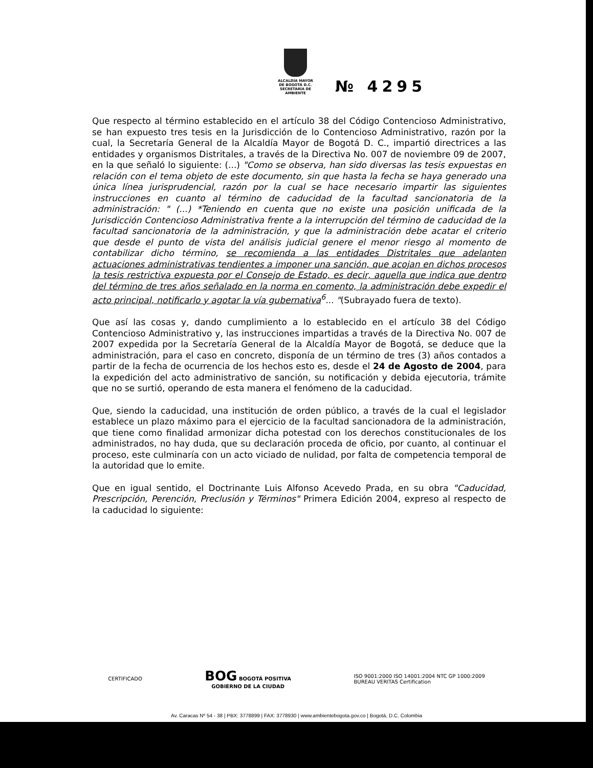ALCALDÍA MAYOR
DE BOGOTÁ D.C.
SECRETARÍA DE AMBIENTE
№ 4295
Que respecto al término establecido en el artículo 38 del Código Contencioso Administrativo, se han expuesto tres tesis en la Jurisdicción de lo Contencioso Administrativo, razón por la cual, la Secretaría General de la Alcaldía Mayor de Bogotá D. C., impartió directrices a las entidades y organismos Distritales, a través de la Directiva No. 007 de noviembre 09 de 2007, en la que señaló lo siguiente: (...) "Como se observa, han sido diversas las tesis expuestas en relación con el tema objeto de este documento, sin que hasta la fecha se haya generado una única línea jurisprudencial, razón por la cual se hace necesario impartir las siguientes instrucciones en cuanto al término de caducidad de la facultad sancionatoria de la administración: " (...) *Teniendo en cuenta que no existe una posición unificada de la Jurisdicción Contencioso Administrativa frente a la interrupción del término de caducidad de la facultad sancionatoria de la administración, y que la administración debe acatar el criterio que desde el punto de vista del análisis judicial genere el menor riesgo al momento de contabilizar dicho término, se recomienda a las entidades Distritales que adelanten actuaciones administrativas tendientes a imponer una sanción, que acojan en dichos procesos la tesis restrictiva expuesta por el Consejo de Estado, es decir, aquella que indica que dentro del término de tres años señalado en la norma en comento, la administración debe expedir el acto principal, notificarlo y agotar la vía gubernativa<sup>6</sup>... "(Subrayado fuera de texto).
Que así las cosas y, dando cumplimiento a lo establecido en el artículo 38 del Código Contencioso Administrativo y, las instrucciones impartidas a través de la Directiva No. 007 de 2007 expedida por la Secretaría General de la Alcaldía Mayor de Bogotá, se deduce que la administración, para el caso en concreto, disponía de un término de tres (3) años contados a partir de la fecha de ocurrencia de los hechos esto es, desde el 24 de Agosto de 2004, para la expedición del acto administrativo de sanción, su notificación y debida ejecutoria, trámite que no se surtió, operando de esta manera el fenómeno de la caducidad.
Que, siendo la caducidad, una institución de orden público, a través de la cual el legislador establece un plazo máximo para el ejercicio de la facultad sancionadora de la administración, que tiene como finalidad armonizar dicha potestad con los derechos constitucionales de los administrados, no hay duda, que su declaración proceda de oficio, por cuanto, al continuar el proceso, este culminaría con un acto viciado de nulidad, por falta de competencia temporal de la autoridad que lo emite.
Que en igual sentido, el Doctrinante Luis Alfonso Acevedo Prada, en su obra "Caducidad, Prescripción, Perención, Preclusión y Términos" Primera Edición 2004, expreso al respecto de la caducidad lo siguiente:
CERTIFICADO
BOG BOGOTÁ POSITIVA
GOBIERNO DE LA CIUDAD
ISO 9001:2000 ISO 14001:2004 NTC GP 1000:2009
BUREAU VERITAS Certification
Av. Caracas Nº 54 - 38 | PBX: 3778899 | FAX: 3778930 | www.ambientebogota.gov.co | Bogotá, D.C. Colombia